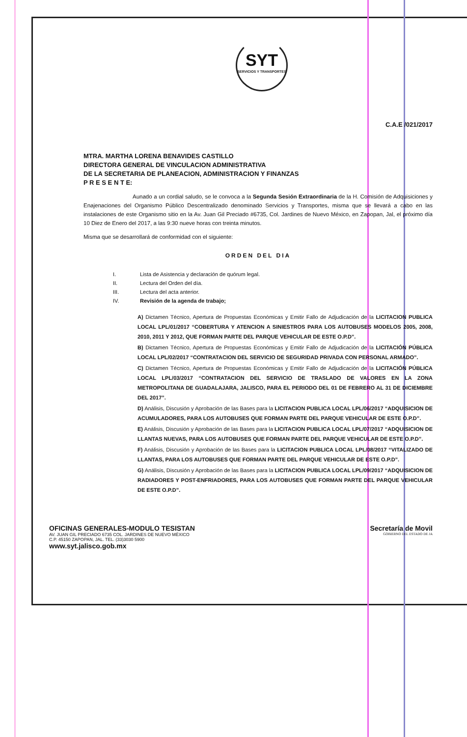SYT
SERVICIOS Y TRANSPORTES
C.A.E /021/2017
MTRA. MARTHA LORENA BENAVIDES CASTILLO
DIRECTORA GENERAL DE VINCULACION ADMINISTRATIVA
DE LA SECRETARIA DE PLANEACION, ADMINISTRACION Y FINANZAS
P R E S E N T E:
Aunado a un cordial saludo, se le convoca a la Segunda Sesión Extraordinaria de la H. Comisión de Adquisiciones y Enajenaciones del Organismo Público Descentralizado denominado Servicios y Transportes, misma que se llevará a cabo en las instalaciones de este Organismo sitio en la Av. Juan Gil Preciado #6735, Col. Jardines de Nuevo México, en Zapopan, Jal, el próximo día 10 Diez de Enero del 2017, a las 9:30 nueve horas con treinta minutos.
Misma que se desarrollará de conformidad con el siguiente:
ORDEN DEL DIA
I. Lista de Asistencia y declaración de quórum legal.
II. Lectura del Orden del día.
III. Lectura del acta anterior.
IV. Revisión de la agenda de trabajo;
A) Dictamen Técnico, Apertura de Propuestas Económicas y Emitir Fallo de Adjudicación de la LICITACION PUBLICA LOCAL LPL/01/2017 “COBERTURA Y ATENCION A SINIESTROS PARA LOS AUTOBUSES MODELOS 2005, 2008, 2010, 2011 Y 2012, QUE FORMAN PARTE DEL PARQUE VEHICULAR DE ESTE O.P.D”.
B) Dictamen Técnico, Apertura de Propuestas Económicas y Emitir Fallo de Adjudicación de la LICITACIÓN PÚBLICA LOCAL LPL/02/2017 “CONTRATACION DEL SERVICIO DE SEGURIDAD PRIVADA CON PERSONAL ARMADO”.
C) Dictamen Técnico, Apertura de Propuestas Económicas y Emitir Fallo de Adjudicación de la LICITACIÓN PÚBLICA LOCAL LPL/03/2017 “CONTRATACION DEL SERVICIO DE TRASLADO DE VALORES EN LA ZONA METROPOLITANA DE GUADALAJARA, JALISCO, PARA EL PERIODO DEL 01 DE FEBRERO AL 31 DE DICIEMBRE DEL 2017”.
D) Análisis, Discusión y Aprobación de las Bases para la LICITACION PUBLICA LOCAL LPL/06/2017 “ADQUISICION DE ACUMULADORES, PARA LOS AUTOBUSES QUE FORMAN PARTE DEL PARQUE VEHICULAR DE ESTE O.P.D”.
E) Análisis, Discusión y Aprobación de las Bases para la LICITACION PUBLICA LOCAL LPL/07/2017 “ADQUISICION DE LLANTAS NUEVAS, PARA LOS AUTOBUSES QUE FORMAN PARTE DEL PARQUE VEHICULAR DE ESTE O.P.D”.
F) Análisis, Discusión y Aprobación de las Bases para la LICITACION PUBLICA LOCAL LPL/08/2017 “VITALIZADO DE LLANTAS, PARA LOS AUTOBUSES QUE FORMAN PARTE DEL PARQUE VEHICULAR DE ESTE O.P.D”.
G) Análisis, Discusión y Aprobación de las Bases para la LICITACION PUBLICA LOCAL LPL/09/2017 “ADQUISICION DE RADIADORES Y POST-ENFRIADORES, PARA LOS AUTOBUSES QUE FORMAN PARTE DEL PARQUE VEHICULAR DE ESTE O.P.D”.
OFICINAS GENERALES-MODULO TESISTAN
AV. JUAN GIL PRECIADO 6735 COL. JARDINES DE NUEVO MÉXICO
C.P. 45150 ZAPOPAN, JAL. TEL. (33)3030 5900
www.syt.jalisco.gob.mx
Secretaría de Movil
GOBIERNO DEL ESTADO DE JA